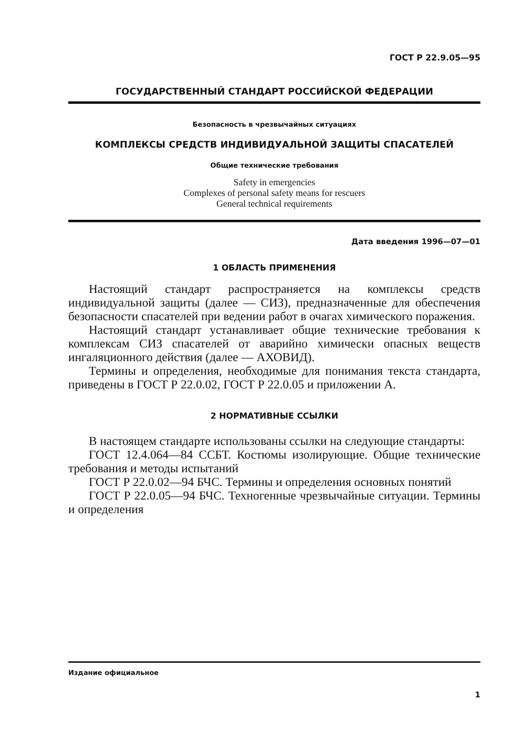ГОСТ Р 22.9.05—95
ГОСУДАРСТВЕННЫЙ СТАНДАРТ РОССИЙСКОЙ ФЕДЕРАЦИИ
Безопасность в чрезвычайных ситуациях
КОМПЛЕКСЫ СРЕДСТВ ИНДИВИДУАЛЬНОЙ ЗАЩИТЫ СПАСАТЕЛЕЙ
Общие технические требования
Safety in emergencies
Complexes of personal safety means for rescuers
General technical requirements
Дата введения 1996—07—01
1 ОБЛАСТЬ ПРИМЕНЕНИЯ
Настоящий стандарт распространяется на комплексы средств индивидуальной защиты (далее — СИЗ), предназначенные для обеспечения безопасности спасателей при ведении работ в очагах химического поражения.
Настоящий стандарт устанавливает общие технические требования к комплексам СИЗ спасателей от аварийно химически опасных веществ ингаляционного действия (далее — АХОВИД).
Термины и определения, необходимые для понимания текста стандарта, приведены в ГОСТ Р 22.0.02, ГОСТ Р 22.0.05 и приложении А.
2 НОРМАТИВНЫЕ ССЫЛКИ
В настоящем стандарте использованы ссылки на следующие стандарты:
ГОСТ 12.4.064—84 ССБТ. Костюмы изолирующие. Общие технические требования и методы испытаний
ГОСТ Р 22.0.02—94 БЧС. Термины и определения основных понятий
ГОСТ Р 22.0.05—94 БЧС. Техногенные чрезвычайные ситуации. Термины и определения
Издание официальное
1